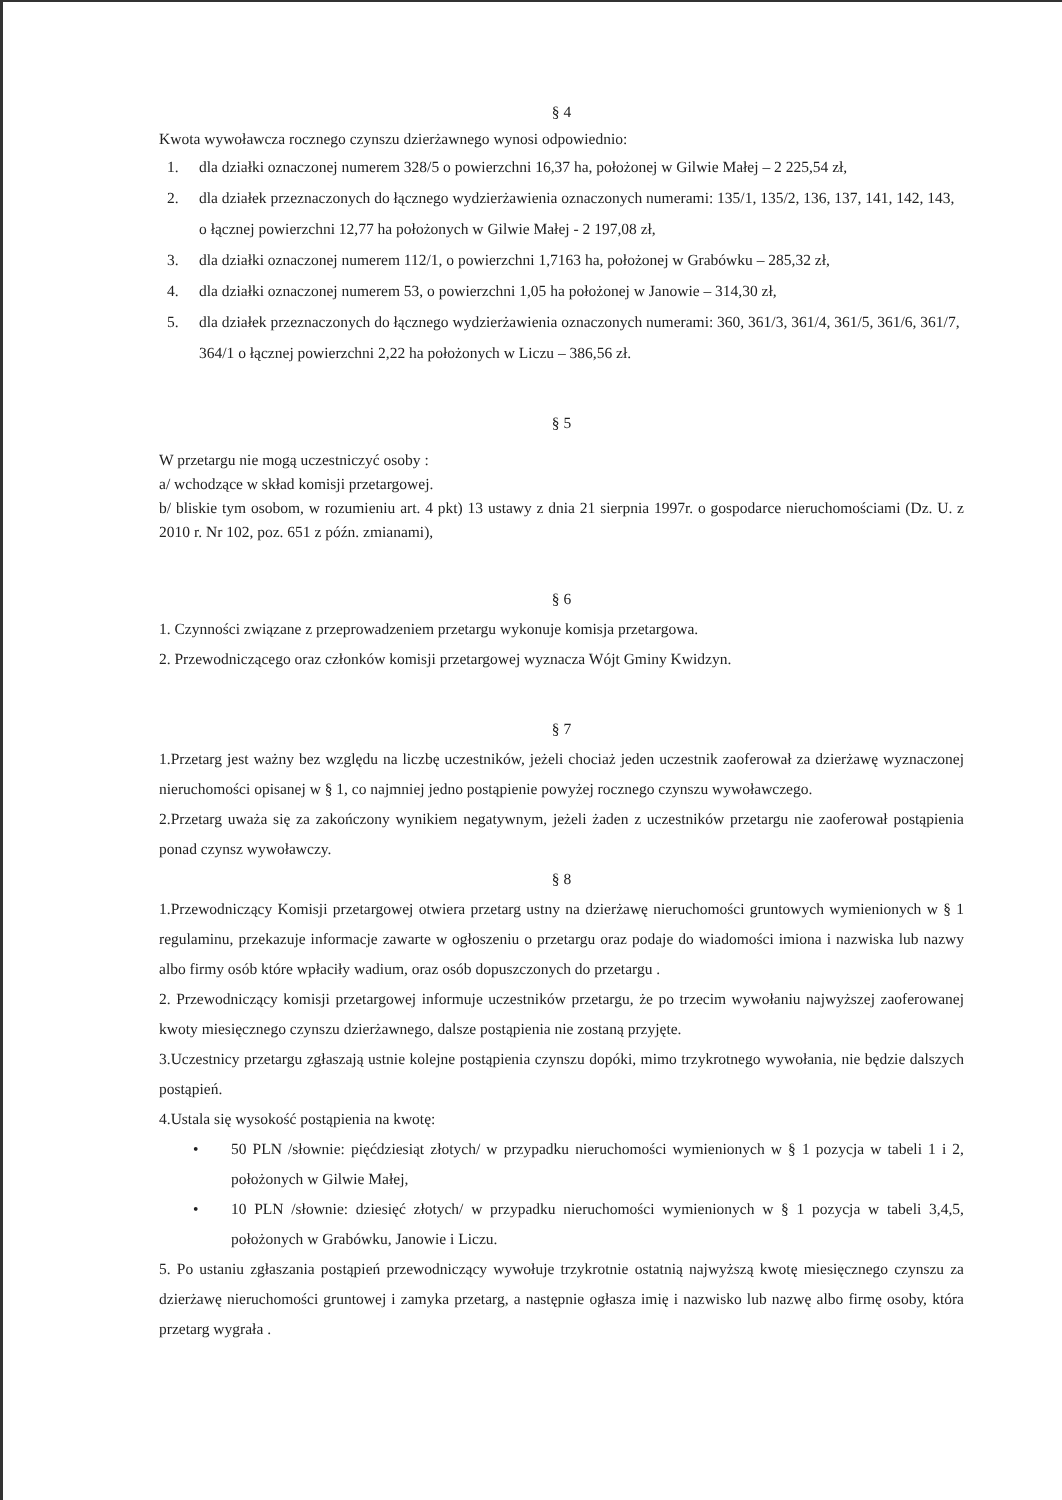§ 4
Kwota wywoławcza rocznego czynszu dzierżawnego wynosi odpowiednio:
1. dla działki oznaczonej numerem 328/5 o powierzchni 16,37 ha, położonej w Gilwie Małej – 2 225,54 zł,
2. dla działek przeznaczonych do łącznego wydzierżawienia oznaczonych numerami: 135/1, 135/2, 136, 137, 141, 142, 143, o łącznej powierzchni 12,77 ha położonych w Gilwie Małej - 2 197,08 zł,
3. dla działki oznaczonej numerem 112/1, o powierzchni 1,7163 ha, położonej w Grabówku – 285,32 zł,
4. dla działki oznaczonej numerem 53, o powierzchni 1,05 ha położonej w Janowie – 314,30 zł,
5. dla działek przeznaczonych do łącznego wydzierżawienia oznaczonych numerami: 360, 361/3, 361/4, 361/5, 361/6, 361/7, 364/1 o łącznej powierzchni 2,22 ha położonych w Liczu – 386,56 zł.
§ 5
W przetargu nie mogą uczestniczyć osoby :
a/ wchodzące w skład komisji przetargowej.
b/ bliskie tym osobom, w rozumieniu art. 4 pkt) 13 ustawy z dnia 21 sierpnia 1997r. o gospodarce nieruchomościami (Dz. U. z 2010 r. Nr 102, poz. 651 z późn. zmianami),
§ 6
1. Czynności związane z przeprowadzeniem przetargu wykonuje komisja przetargowa.
2. Przewodniczącego oraz członków komisji przetargowej wyznacza Wójt Gminy Kwidzyn.
§ 7
1.Przetarg jest ważny bez względu na liczbę uczestników, jeżeli chociaż jeden uczestnik zaoferował za dzierżawę wyznaczonej nieruchomości opisanej w § 1, co najmniej jedno postąpienie powyżej rocznego czynszu wywoławczego.
2.Przetarg uważa się za zakończony wynikiem negatywnym, jeżeli żaden z uczestników przetargu nie zaoferował postąpienia ponad czynsz wywoławczy.
§ 8
1.Przewodniczący Komisji przetargowej otwiera przetarg ustny na dzierżawę nieruchomości gruntowych wymienionych w § 1 regulaminu, przekazuje informacje zawarte w ogłoszeniu o przetargu oraz podaje do wiadomości imiona i nazwiska lub nazwy albo firmy osób które wpłaciły wadium, oraz osób dopuszczonych do przetargu .
2. Przewodniczący komisji przetargowej informuje uczestników przetargu, że po trzecim wywołaniu najwyższej zaoferowanej kwoty miesięcznego czynszu dzierżawnego, dalsze postąpienia nie zostaną przyjęte.
3.Uczestnicy przetargu zgłaszają ustnie kolejne postąpienia czynszu dopóki, mimo trzykrotnego wywołania, nie będzie dalszych postąpień.
4.Ustala się wysokość postąpienia na kwotę:
• 50 PLN /słownie: pięćdziesiąt złotych/ w przypadku nieruchomości wymienionych w § 1 pozycja w tabeli 1 i 2, położonych w Gilwie Małej,
• 10 PLN /słownie: dziesięć złotych/ w przypadku nieruchomości wymienionych w § 1 pozycja w tabeli 3,4,5, położonych w Grabówku, Janowie i Liczu.
5. Po ustaniu zgłaszania postąpień przewodniczący wywołuje trzykrotnie ostatnią najwyższą kwotę miesięcznego czynszu za dzierżawę nieruchomości gruntowej i zamyka przetarg, a następnie ogłasza imię i nazwisko lub nazwę albo firmę osoby, która przetarg wygrała .